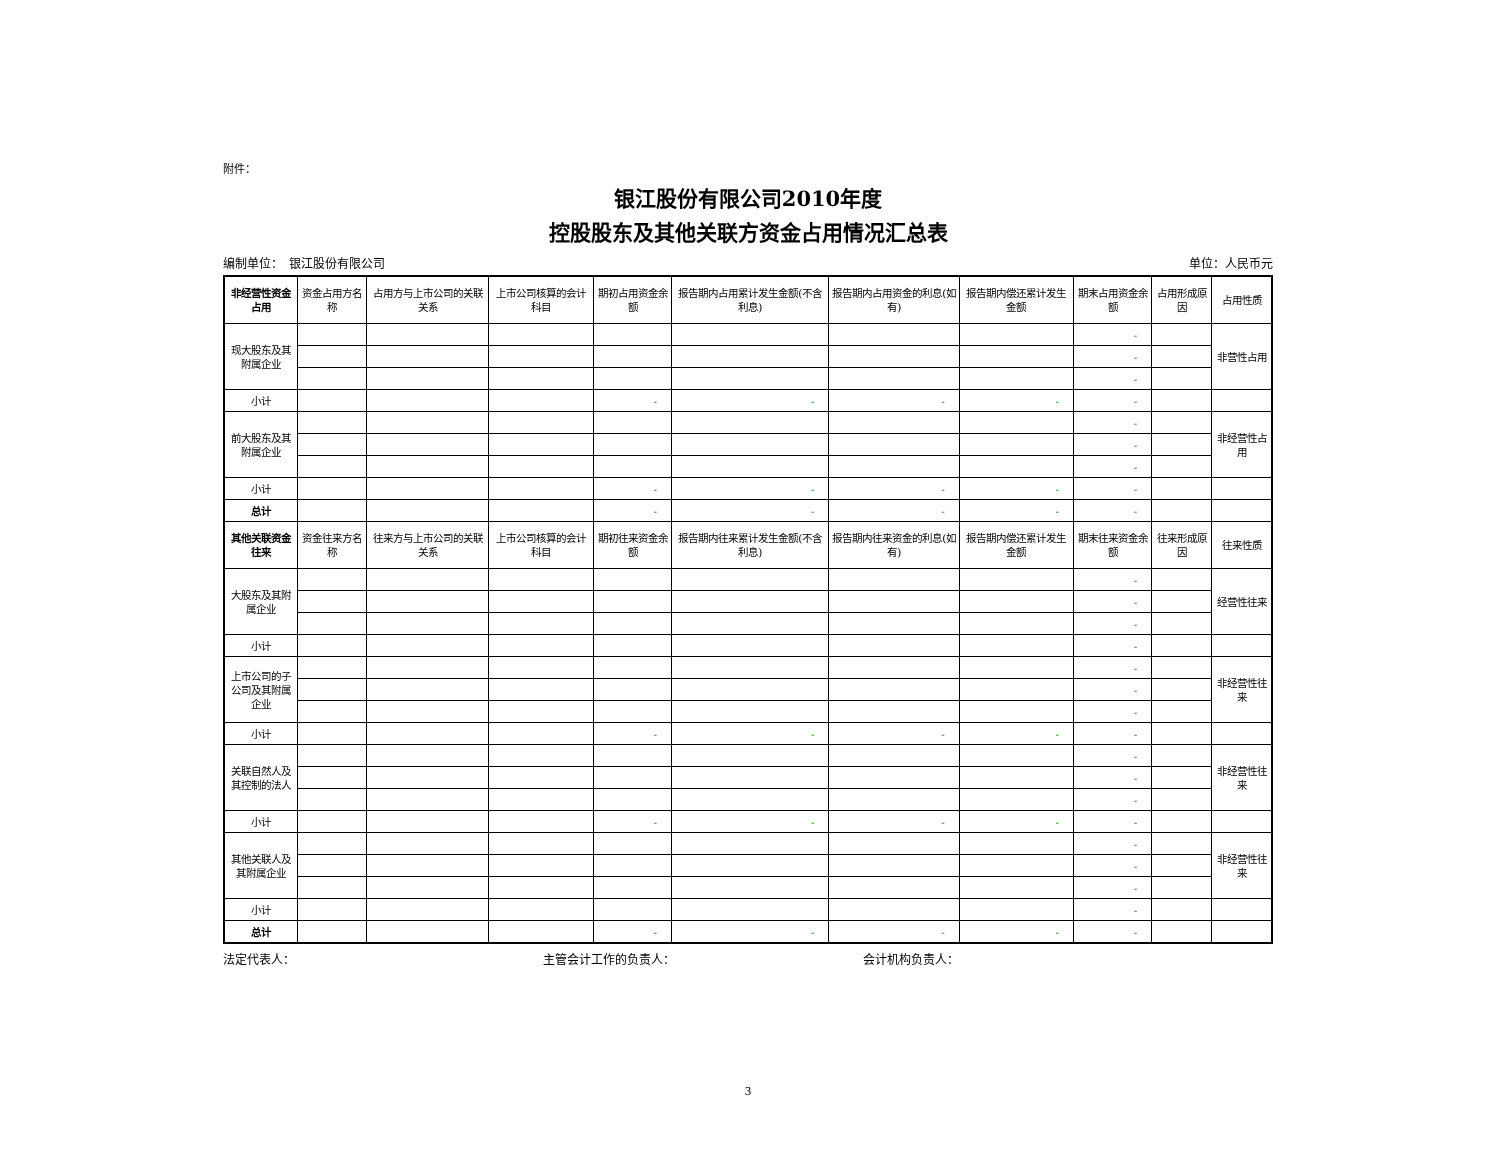附件：
银江股份有限公司2010年度
控股股东及其他关联方资金占用情况汇总表
编制单位：　银江股份有限公司 单位：人民币元
| 非经营性资金占用 | 资金占用方名称 | 占用方与上市公司的关联关系 | 上市公司核算的会计科目 | 期初占用资金余额 | 报告期内占用累计发生金额(不含利息) | 报告期内占用资金的利息(如有) | 报告期内偿还累计发生金额 | 期末占用资金余额 | 占用形成原因 | 占用性质 |
| --- | --- | --- | --- | --- | --- | --- | --- | --- | --- | --- |
| 现大股东及其附属企业 | | | | | | | | - | | 非营性占用 |
| | | | | | | | | - | | |
| | | | | | | | | - | | |
| 小计 | | | | - | - | - | - | - | | |
| 前大股东及其附属企业 | | | | | | | | - | | 非经营性占用 |
| | | | | | | | | - | | |
| | | | | | | | | - | | |
| 小计 | | | | - | - | - | - | - | | |
| 总计 | | | | - | - | - | - | - | | |
| 其他关联资金往来 | 资金往来方名称 | 往来方与上市公司的关联关系 | 上市公司核算的会计科目 | 期初往来资金余额 | 报告期内往来累计发生金额(不含利息) | 报告期内往来资金的利息(如有) | 报告期内偿还累计发生金额 | 期末往来资金余额 | 往来形成原因 | 往来性质 |
| 大股东及其附属企业 | | | | | | | | - | | 经营性往来 |
| | | | | | | | | - | | |
| | | | | | | | | - | | |
| 小计 | | | | | | | | - | | |
| 上市公司的子公司及其附属企业 | | | | | | | | - | | 非经营性往来 |
| | | | | | | | | - | | |
| | | | | | | | | - | | |
| 小计 | | | | - | - | - | - | - | | |
| 关联自然人及其控制的法人 | | | | | | | | - | | 非经营性往来 |
| | | | | | | | | - | | |
| | | | | | | | | - | | |
| 小计 | | | | - | - | - | - | - | | |
| 其他关联人及其附属企业 | | | | | | | | - | | 非经营性往来 |
| | | | | | | | | - | | |
| | | | | | | | | - | | |
| 小计 | | | | | | | | - | | |
| 总计 | | | | - | - | - | - | - | | |
法定代表人： 主管会计工作的负责人： 会计机构负责人：
3